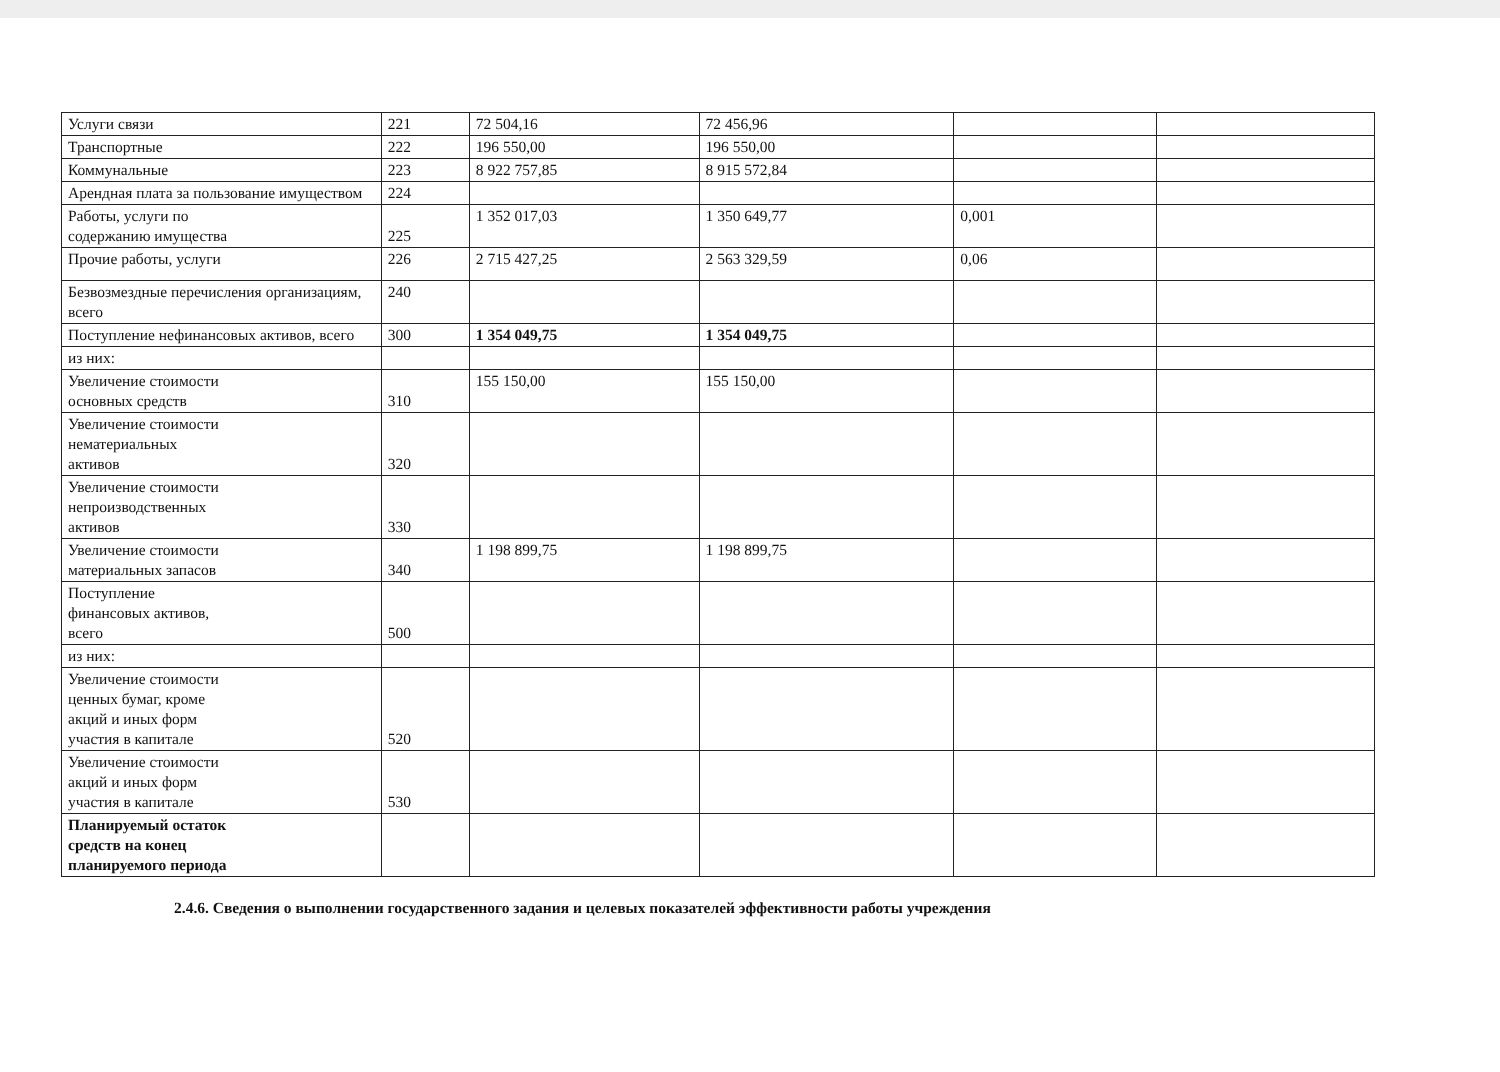| Услуги связи | 221 | 72 504,16 | 72 456,96 | | |
| Транспортные | 222 | 196 550,00 | 196 550,00 | | |
| Коммунальные | 223 | 8 922 757,85 | 8 915 572,84 | | |
| Арендная плата за пользование имуществом | 224 | | | | |
| Работы, услуги по содержанию имущества | 225 | 1 352 017,03 | 1 350 649,77 | 0,001 | |
| Прочие работы, услуги | 226 | 2 715 427,25 | 2 563 329,59 | 0,06 | |
| Безвозмездные перечисления организациям, всего | 240 | | | | |
| Поступление нефинансовых активов, всего | 300 | 1 354 049,75 | 1 354 049,75 | | |
| из них: | | | | | |
| Увеличение стоимости основных средств | 310 | 155 150,00 | 155 150,00 | | |
| Увеличение стоимости нематериальных активов | 320 | | | | |
| Увеличение стоимости непроизводственных активов | 330 | | | | |
| Увеличение стоимости материальных запасов | 340 | 1 198 899,75 | 1 198 899,75 | | |
| Поступление финансовых активов, всего | 500 | | | | |
| из них: | | | | | |
| Увеличение стоимости ценных бумаг, кроме акций и иных форм участия в капитале | 520 | | | | |
| Увеличение стоимости акций и иных форм участия в капитале | 530 | | | | |
| Планируемый остаток средств на конец планируемого периода | | | | | |
2.4.6. Сведения о выполнении государственного задания и целевых показателей эффективности работы учреждения